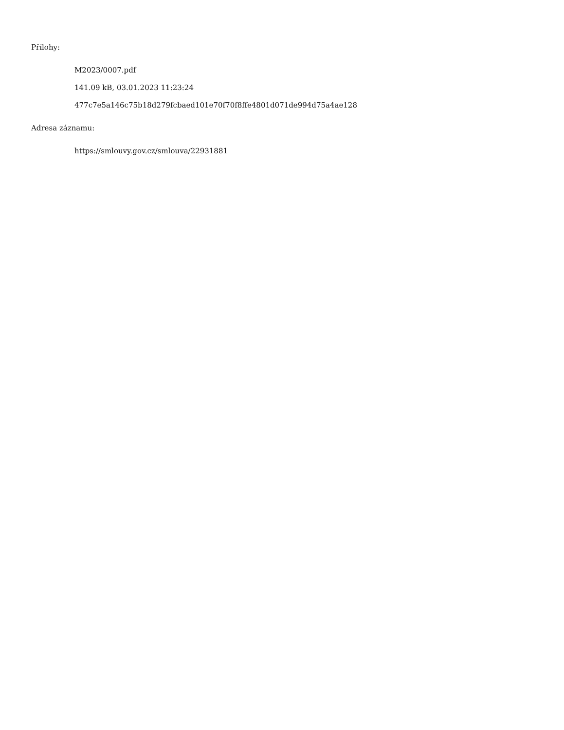Přílohy:
M2023/0007.pdf
141.09 kB, 03.01.2023 11:23:24
477c7e5a146c75b18d279fcbaed101e70f70f8ffe4801d071de994d75a4ae128
Adresa záznamu:
https://smlouvy.gov.cz/smlouva/22931881